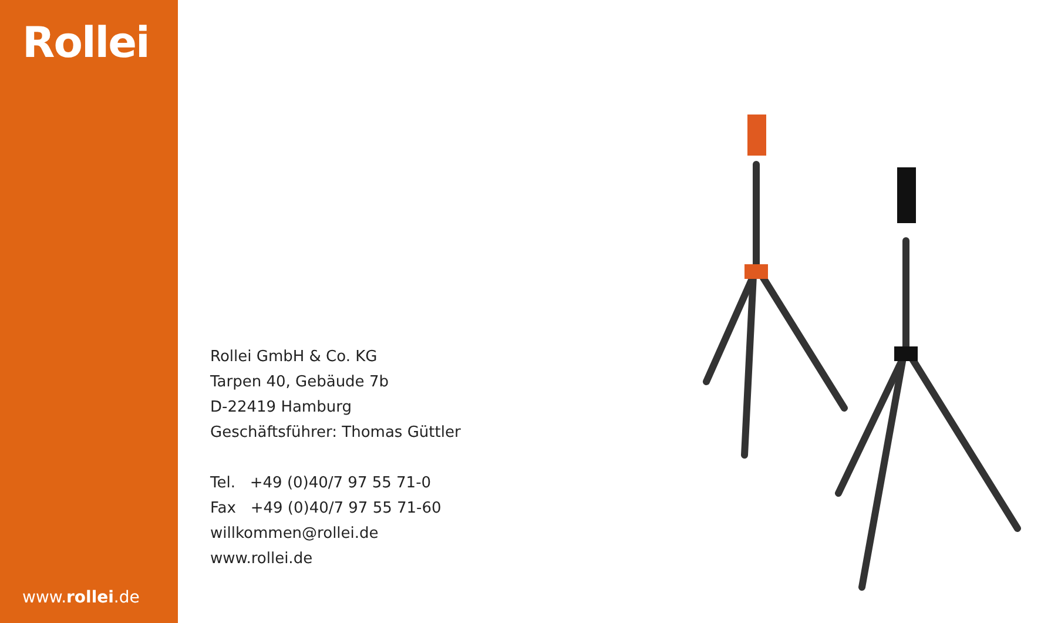Rollei
www.rollei.de
Rollei GmbH & Co. KG
Tarpen 40, Gebäude 7b
D-22419 Hamburg
Geschäftsführer: Thomas Güttler
Tel. +49 (0)40/7 97 55 71-0
Fax +49 (0)40/7 97 55 71-60
willkommen@rollei.de
www.rollei.de